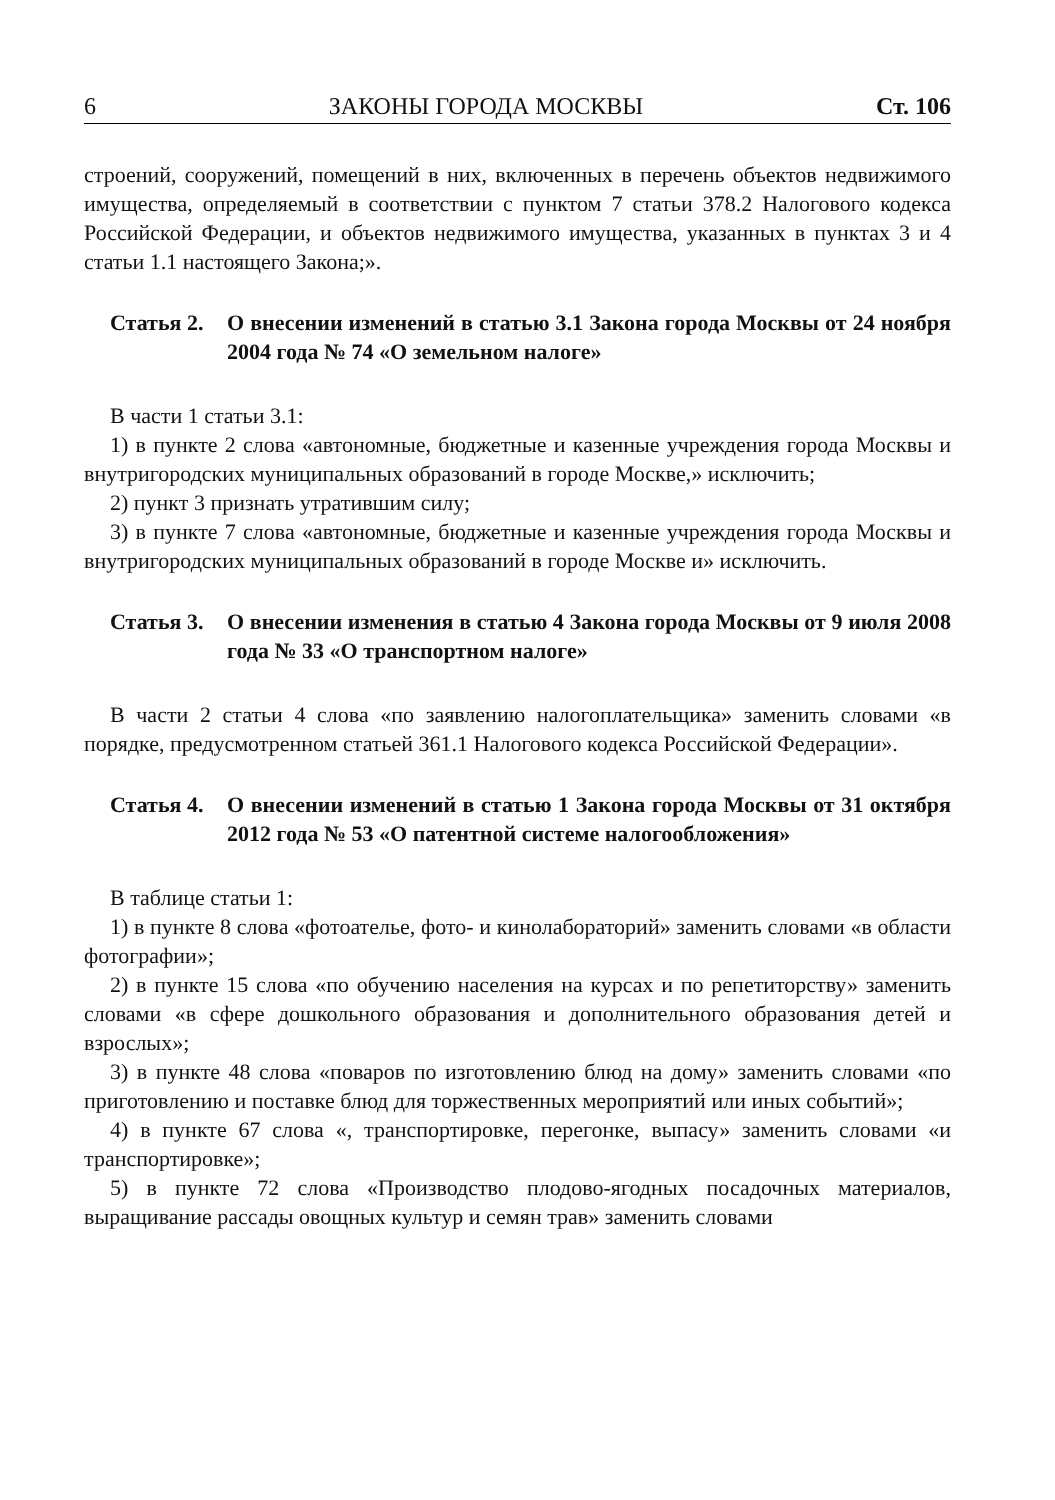6 ЗАКОНЫ ГОРОДА МОСКВЫ Ст. 106
строений, сооружений, помещений в них, включенных в перечень объектов недвижимого имущества, определяемый в соответствии с пунктом 7 статьи 378.2 Налогового кодекса Российской Федерации, и объектов недвижимого имущества, указанных в пунктах 3 и 4 статьи 1.1 настоящего Закона;».
Статья 2. О внесении изменений в статью 3.1 Закона города Москвы от 24 ноября 2004 года № 74 «О земельном налоге»
В части 1 статьи 3.1:
1) в пункте 2 слова «автономные, бюджетные и казенные учреждения города Москвы и внутригородских муниципальных образований в городе Москве,» исключить;
2) пункт 3 признать утратившим силу;
3) в пункте 7 слова «автономные, бюджетные и казенные учреждения города Москвы и внутригородских муниципальных образований в городе Москве и» исключить.
Статья 3. О внесении изменения в статью 4 Закона города Москвы от 9 июля 2008 года № 33 «О транспортном налоге»
В части 2 статьи 4 слова «по заявлению налогоплательщика» заменить словами «в порядке, предусмотренном статьей 361.1 Налогового кодекса Российской Федерации».
Статья 4. О внесении изменений в статью 1 Закона города Москвы от 31 октября 2012 года № 53 «О патентной системе налогообложения»
В таблице статьи 1:
1) в пункте 8 слова «фотоателье, фото- и кинолабораторий» заменить словами «в области фотографии»;
2) в пункте 15 слова «по обучению населения на курсах и по репетиторству» заменить словами «в сфере дошкольного образования и дополнительного образования детей и взрослых»;
3) в пункте 48 слова «поваров по изготовлению блюд на дому» заменить словами «по приготовлению и поставке блюд для торжественных мероприятий или иных событий»;
4) в пункте 67 слова «, транспортировке, перегонке, выпасу» заменить словами «и транспортировке»;
5) в пункте 72 слова «Производство плодово-ягодных посадочных материалов, выращивание рассады овощных культур и семян трав» заменить словами